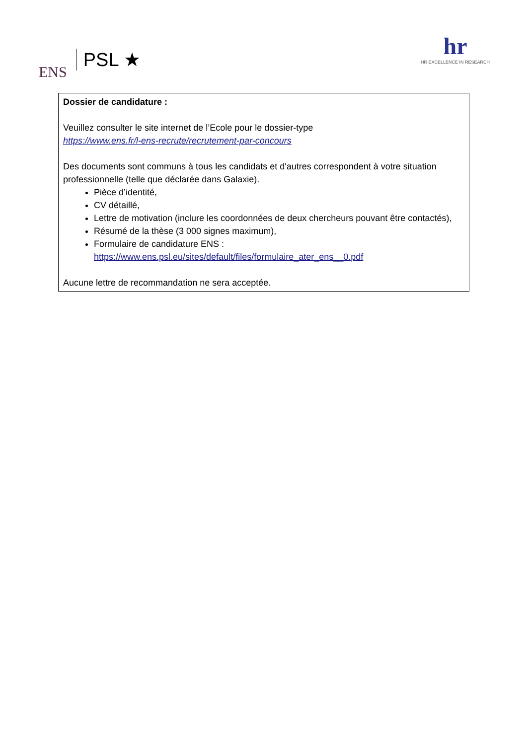ENS PSL ★
hr
HR EXCELLENCE IN RESEARCH
Dossier de candidature :
Veuillez consulter le site internet de l’Ecole pour le dossier-type
https://www.ens.fr/l-ens-recrute/recrutement-par-concours
Des documents sont communs à tous les candidats et d'autres correspondent à votre situation professionnelle (telle que déclarée dans Galaxie).
Pièce d’identité,
CV détaillé,
Lettre de motivation (inclure les coordonnées de deux chercheurs pouvant être contactés),
Résumé de la thèse (3 000 signes maximum),
Formulaire de candidature ENS :
https://www.ens.psl.eu/sites/default/files/formulaire_ater_ens__0.pdf
Aucune lettre de recommandation ne sera acceptée.